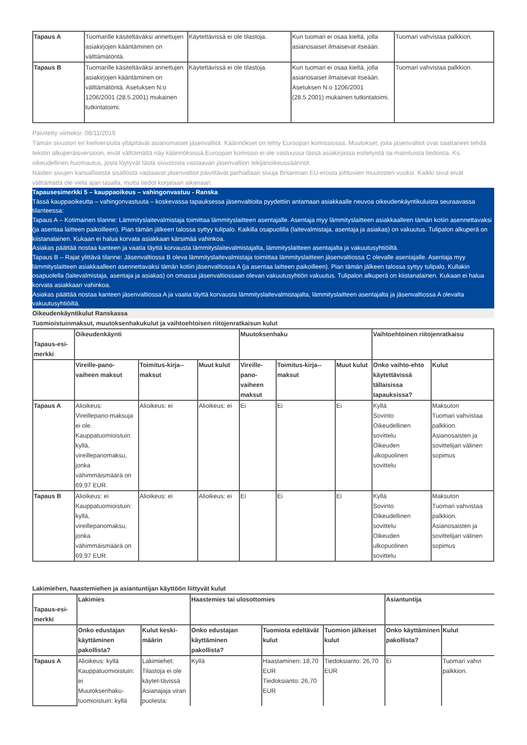| Tapaus A | Tuomarille käsiteltäväksi annettujen asiakirjojen kääntäminen on välttämätöntä. | Käytettävissä ei ole tilastoja. | Kun tuomari ei osaa kieltä, jolla asianosaiset ilmaisevat itseään. | Tuomari vahvistaa palkkion. |
| Tapaus B | Tuomarille käsiteltäväksi annettujen asiakirjojen kääntäminen on välttämätöntä. Asetuksen N:o 1206/2001 (28.5.2001) mukainen tutkintatoimi. | Käytettävissä ei ole tilastoja. | Kun tuomari ei osaa kieltä, jolla asianosaiset ilmaisevat itseään. Asetuksen N:o 1206/2001 (28.5.2001) mukainen tutkintatoimi. | Tuomari vahvistaa palkkion. |
Päivitetty viimeksi: 08/11/2019
Tämän sivuston eri kieliversioita ylläpitävät asianomaiset jäsenvaltiot. Käännökset on tehty Euroopan komissiossa. Muutokset, joita jäsenvaltiot ovat saattaneet tehdä tekstin alkuperäisversioon, eivät välttämättä näy käännöksissä.Euroopan komissio ei ole vastuussa tässä asiakirjassa esitetyistä tai mainituista tiedoista. Ks. oikeudellinen huomautus, josta löytyvät tästä sivustosta vastaavan jäsenvaltion tekijänoikeussäännöt.
Näiden sivujen kansallisesta sisällöstä vastaavat jäsenvaltiot päivittävät parhaillaan sivuja Britannian EU-erosta johtuvien muutosten vuoksi. Kaikki sivut eivät välttämättä ole vielä ajan tasalla, mutta tiedot korjataan aikanaan.
Tapausesimerkki 5 – kauppaoikeus – vahingonvastuu - Ranska
Tässä kauppaoikeutta – vahingonvastuuta – koskevassa tapauksessa jäsenvaltioita pyydettiin antamaan asiakkaalle neuvoa oikeudenkäyntikuluista seuraavassa tilanteessa:
Tapaus A – Kotimainen tilanne: Lämmityslaitevalmistaja toimittaa lämmityslaitteen asentajalle. Asentaja myy lämmityslaitteen asiakkaalleen tämän kotiin asennettavaksi (ja asentaa laitteen paikoilleen). Pian tämän jälkeen talossa syttyy tulipalo. Kaikilla osapuolilla (laitevalmistaja, asentaja ja asiakas) on vakuutus. Tulipalon alkuperä on kiistanalainen. Kukaan ei halua korvata asiakkaan kärsimää vahinkoa.
Asiakas päättää nostaa kanteen ja vaatia täyttä korvausta lämmityslaitevalmistajalta, lämmityslaitteen asentajalta ja vakuutusyhtiöiltä.
Tapaus B – Rajat ylittävä tilanne: Jäsenvaltiossa B oleva lämmityslaitevalmistaja toimittaa lämmityslaitteen jäsenvaltiossa C olevalle asentajalle. Asentaja myy lämmityslaitteen asiakkaalleen asennettavaksi tämän kotiin jäsenvaltiossa A (ja asentaa laitteen paikoilleen). Pian tämän jälkeen talossa syttyy tulipalo. Kullakin osapuolella (laitevalmistaja, asentaja ja asiakas) on omassa jäsenvaltiossaan olevan vakuutusyhtiön vakuutus. Tulipalon alkuperä on kiistanalainen. Kukaan ei halua korvata asiakkaan vahinkoa.
Asiakas päättää nostaa kanteen jäsenvaltiossa A ja vaatia täyttä korvausta lämmityslaitevalmistajalta, lämmityslaitteen asentajalta ja jäsenvaltiossa A olevalta vakuutusyhtiöiltä.
Oikeudenkäyntikulut Ranskassa
Tuomioistuinmaksut, muutoksenhakukulut ja vaihtoehtoisen riitojenratkaisun kulut
| Tapaus-esi-merkki | Oikeudenkäynti | | | Muutoksenhaku | | | Vaihtoehtoinen riitojenratkaisu | |
| --- | --- | --- | --- | --- | --- | --- | --- | --- |
| | Vireille-pano-vaiheen maksut | Toimitus-kirja--maksut | Muut kulut | Vireille-pano-vaiheen maksut | Toimitus-kirja--maksut | Muut kulut | Onko vaihto-ehto käytettävissä tällaisissa tapauksissa? | Kulut |
| Tapaus A | Alioikeus: Vireillepano-maksuja ei ole. Kauppatuomioistuin: kyllä, vireillepanomaksu, jonka vähimmäismäärä on 69,97 EUR. | Alioikeus: ei | Alioikeus: ei | Ei | Ei | Ei | Kyllä Sovinto Oikeudellinen sovittelu Oikeuden ulkopuolinen sovittelu | Maksuton Tuomari vahvistaa palkkion. Asianosaisten ja sovittelijan välinen sopimus |
| Tapaus B | Alioikeus: ei Kauppatuomioistuin: kyllä, vireillepanomaksu, jonka vähimmäismäärä on 69,97 EUR. | Alioikeus: ei | Alioikeus: ei | Ei | Ei | Ei | Kyllä Sovinto Oikeudellinen sovittelu Oikeuden ulkopuolinen sovittelu | Maksuton Tuomari vahvistaa palkkion. Asianosaisten ja sovittelijan välinen sopimus |
Lakimiehen, haastemiehen ja asiantuntijan käyttöön liittyvät kulut
| Tapaus-esi-merkki | Lakimies | | Haastemies tai ulosottomies | | | Asiantuntija | |
| --- | --- | --- | --- | --- | --- | --- | --- |
| | Onko edustajan käyttäminen pakollista? | Kulut keski-määrin | Onko edustajan käyttäminen pakollista? | Tuomiota edeltävät kulut | Tuomion jälkeiset kulut | Onko käyttäminen pakollista? | Kulut |
| Tapaus A | Alioikeus: kyllä Kauppatuomioistuin: ei Muutoksenhaku-tuomioistuin: kyllä | Lakimiehet: Tilastoja ei ole käytet-tävissä Asianajaja viran puolesta: | Kyllä | Haastaminen: 18,70 EUR Tiedoksianto: 26,70 EUR | Tiedoksianto: 26,70 EUR | Ei | Tuomari vahvi palkkion. |